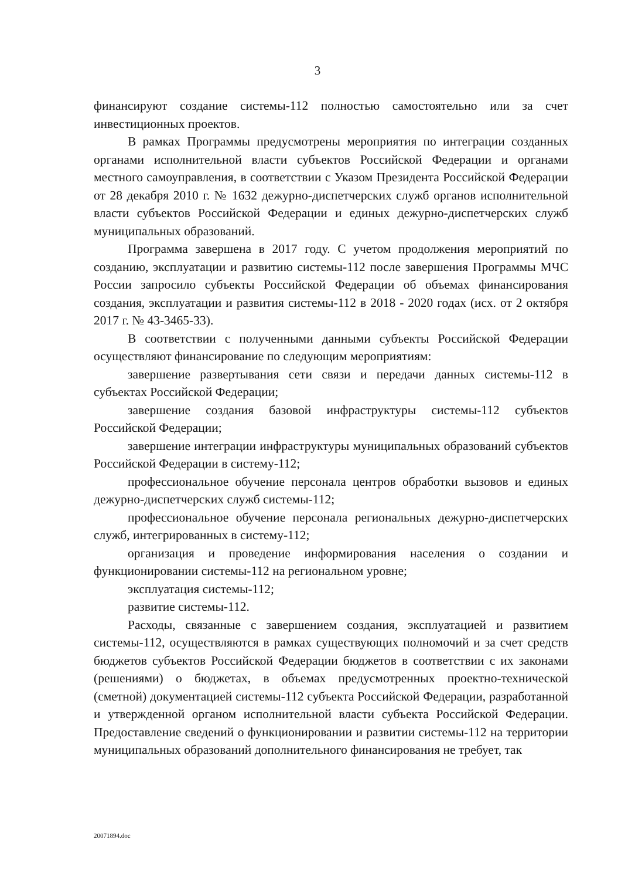3
финансируют создание системы-112 полностью самостоятельно или за счет инвестиционных проектов.
В рамках Программы предусмотрены мероприятия по интеграции созданных органами исполнительной власти субъектов Российской Федерации и органами местного самоуправления, в соответствии с Указом Президента Российской Федерации от 28 декабря 2010 г. № 1632 дежурно-диспетчерских служб органов исполнительной власти субъектов Российской Федерации и единых дежурно-диспетчерских служб муниципальных образований.
Программа завершена в 2017 году. С учетом продолжения мероприятий по созданию, эксплуатации и развитию системы-112 после завершения Программы МЧС России запросило субъекты Российской Федерации об объемах финансирования создания, эксплуатации и развития системы-112 в 2018 - 2020 годах (исх. от 2 октября 2017 г. № 43-3465-33).
В соответствии с полученными данными субъекты Российской Федерации осуществляют финансирование по следующим мероприятиям:
завершение развертывания сети связи и передачи данных системы-112 в субъектах Российской Федерации;
завершение создания базовой инфраструктуры системы-112 субъектов Российской Федерации;
завершение интеграции инфраструктуры муниципальных образований субъектов Российской Федерации в систему-112;
профессиональное обучение персонала центров обработки вызовов и единых дежурно-диспетчерских служб системы-112;
профессиональное обучение персонала региональных дежурно-диспетчерских служб, интегрированных в систему-112;
организация и проведение информирования населения о создании и функционировании системы-112 на региональном уровне;
эксплуатация системы-112;
развитие системы-112.
Расходы, связанные с завершением создания, эксплуатацией и развитием системы-112, осуществляются в рамках существующих полномочий и за счет средств бюджетов субъектов Российской Федерации бюджетов в соответствии с их законами (решениями) о бюджетах, в объемах предусмотренных проектно-технической (сметной) документацией системы-112 субъекта Российской Федерации, разработанной и утвержденной органом исполнительной власти субъекта Российской Федерации. Предоставление сведений о функционировании и развитии системы-112 на территории муниципальных образований дополнительного финансирования не требует, так
20071894.doc